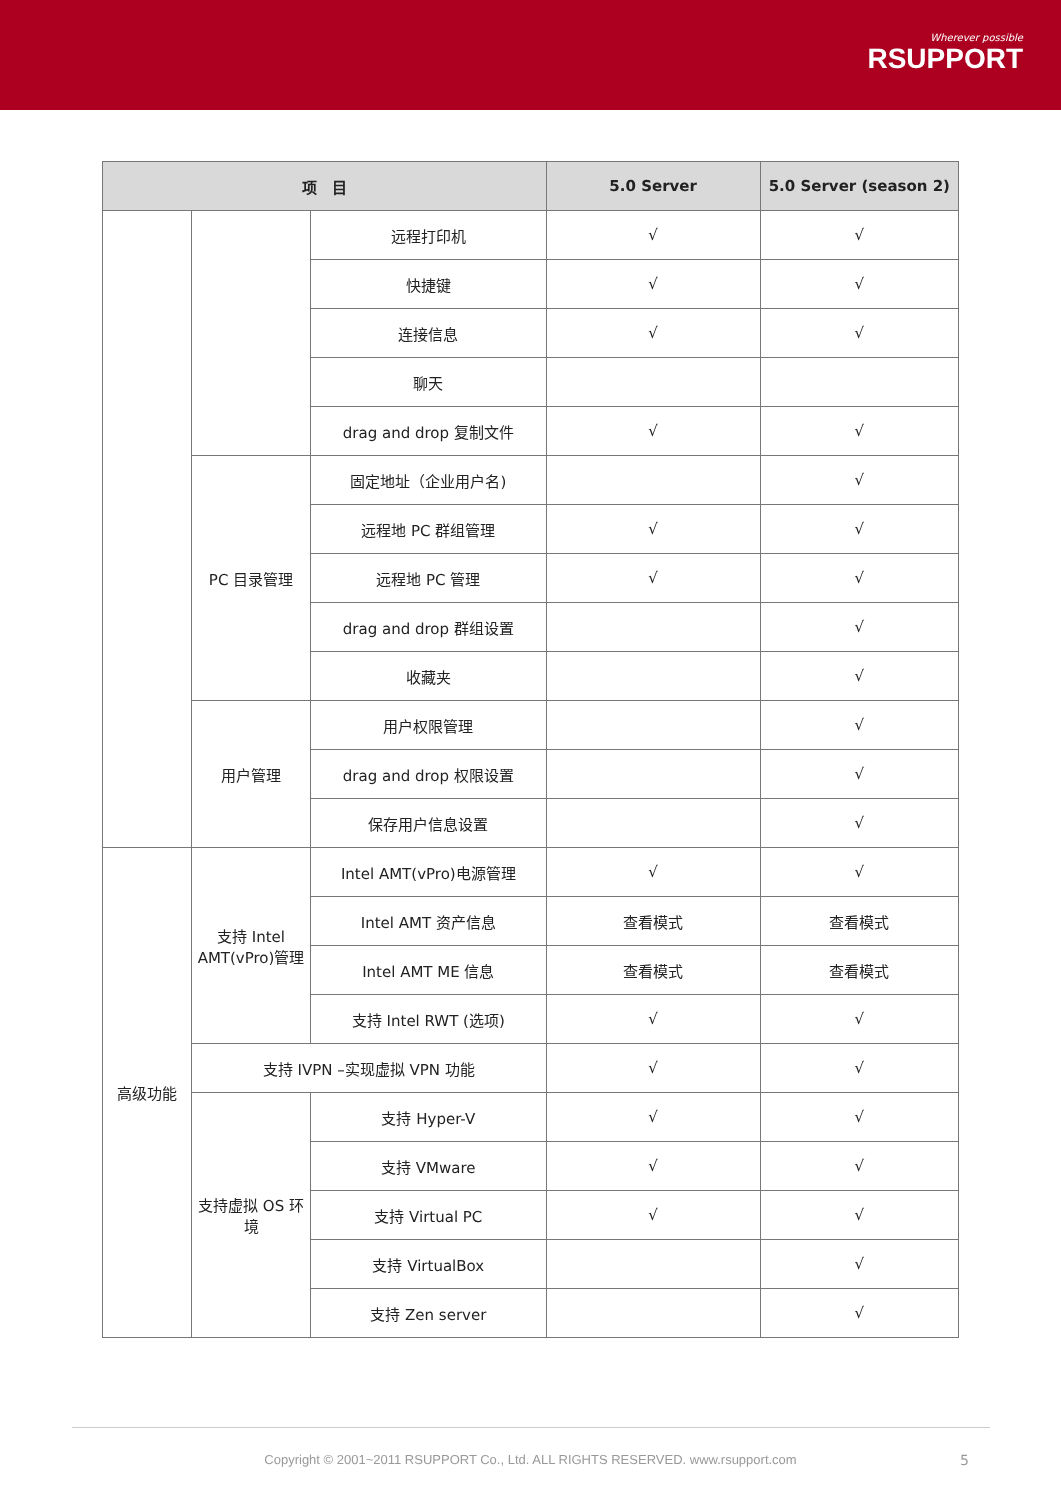Wherever possible
RSUPPORT
| 项 目 | | | 5.0 Server | 5.0 Server (season 2) |
| --- | --- | --- | --- | --- |
| | | 远程打印机 | √ | √ |
| | | 快捷键 | √ | √ |
| | | 连接信息 | √ | √ |
| | | 聊天 | | |
| | | drag and drop 复制文件 | √ | √ |
| | PC 目录管理 | 固定地址（企业用户名) | | √ |
| | | 远程地 PC 群组管理 | √ | √ |
| | | 远程地 PC 管理 | √ | √ |
| | | drag and drop 群组设置 | | √ |
| | | 收藏夹 | | √ |
| | 用户管理 | 用户权限管理 | | √ |
| | | drag and drop 权限设置 | | √ |
| | | 保存用户信息设置 | | √ |
| 高级功能 | 支持 Intel AMT(vPro)管理 | Intel AMT(vPro)电源管理 | √ | √ |
| | | Intel AMT 资产信息 | 查看模式 | 查看模式 |
| | | Intel AMT ME 信息 | 查看模式 | 查看模式 |
| | | 支持 Intel RWT (选项) | √ | √ |
| | 支持 IVPN –实现虚拟 VPN 功能 | | √ | √ |
| | 支持虚拟 OS 环境 | 支持 Hyper-V | √ | √ |
| | | 支持 VMware | √ | √ |
| | | 支持 Virtual PC | √ | √ |
| | | 支持 VirtualBox | | √ |
| | | 支持 Zen server | | √ |
Copyright © 2001~2011 RSUPPORT Co., Ltd. ALL RIGHTS RESERVED. www.rsupport.com 5